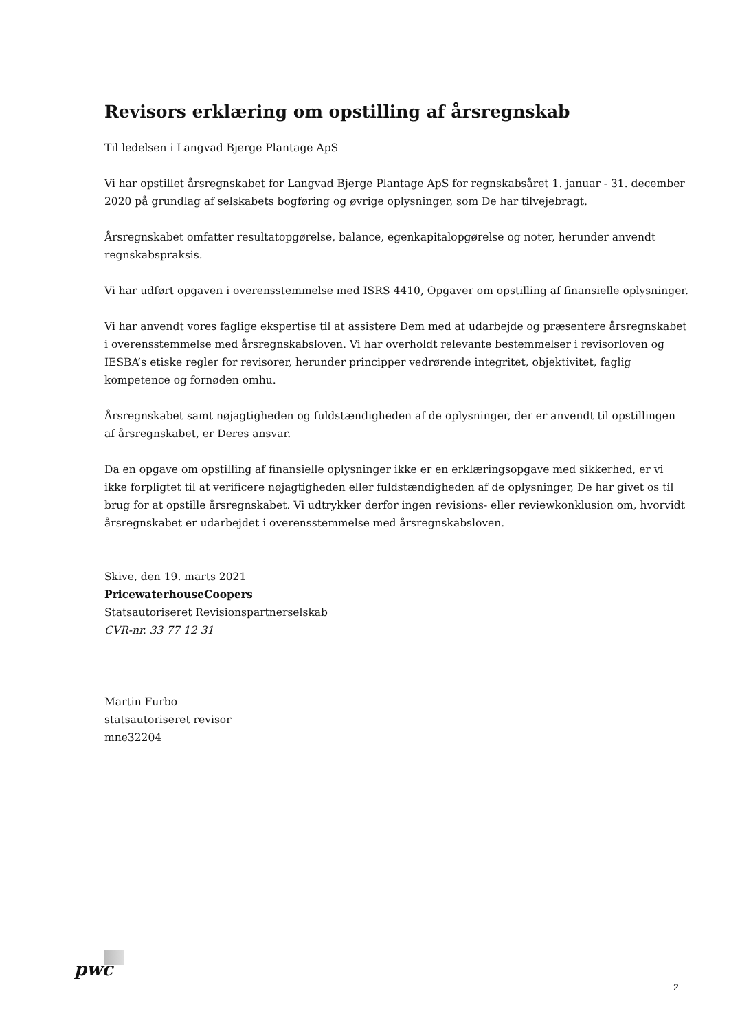Revisors erklæring om opstilling af årsregnskab
Til ledelsen i Langvad Bjerge Plantage ApS
Vi har opstillet årsregnskabet for Langvad Bjerge Plantage ApS for regnskabsåret 1. januar - 31. december 2020 på grundlag af selskabets bogføring og øvrige oplysninger, som De har tilvejebragt.
Årsregnskabet omfatter resultatopgørelse, balance, egenkapitalopgørelse og noter, herunder anvendt regnskabspraksis.
Vi har udført opgaven i overensstemmelse med ISRS 4410, Opgaver om opstilling af finansielle oplysninger.
Vi har anvendt vores faglige ekspertise til at assistere Dem med at udarbejde og præsentere årsregnskabet i overensstemmelse med årsregnskabsloven. Vi har overholdt relevante bestemmelser i revisorloven og IESBA’s etiske regler for revisorer, herunder principper vedrørende integritet, objektivitet, faglig kompetence og fornøden omhu.
Årsregnskabet samt nøjagtigheden og fuldstændigheden af de oplysninger, der er anvendt til opstillingen af årsregnskabet, er Deres ansvar.
Da en opgave om opstilling af finansielle oplysninger ikke er en erklæringsopgave med sikkerhed, er vi ikke forpligtet til at verificere nøjagtigheden eller fuldstændigheden af de oplysninger, De har givet os til brug for at opstille årsregnskabet. Vi udtrykker derfor ingen revisions- eller reviewkonklusion om, hvorvidt årsregnskabet er udarbejdet i overensstemmelse med årsregnskabsloven.
Skive, den 19. marts 2021
PricewaterhouseCoopers
Statsautoriseret Revisionspartnerselskab
CVR-nr. 33 77 12 31
Martin Furbo
statsautoriseret revisor
mne32204
pwc
2